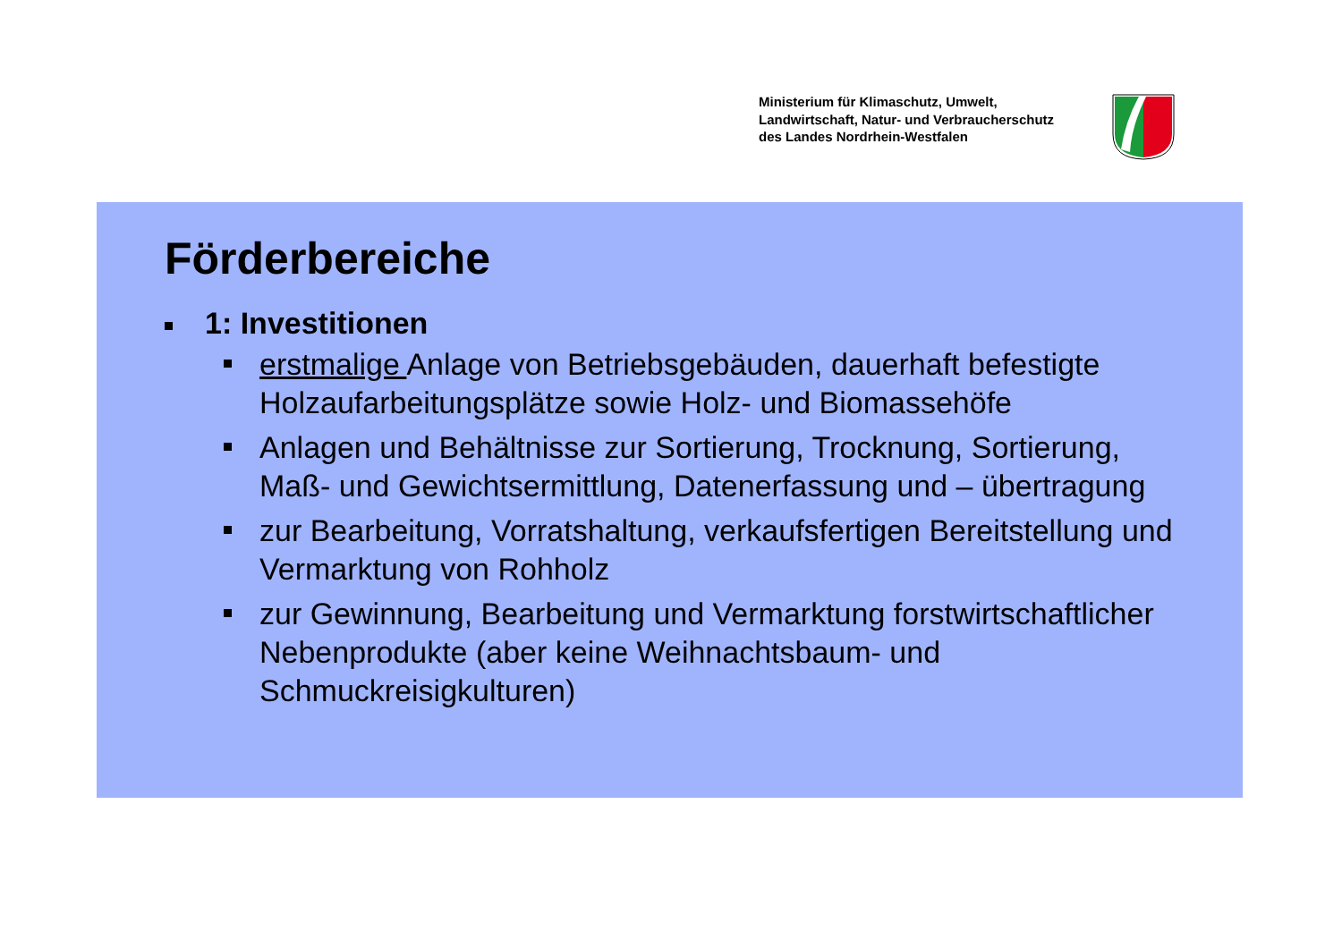Ministerium für Klimaschutz, Umwelt,
Landwirtschaft, Natur- und Verbraucherschutz
des Landes Nordrhein-Westfalen
Förderbereiche
1: Investitionen
erstmalige Anlage von Betriebsgebäuden, dauerhaft befestigte Holzaufarbeitungsplätze sowie Holz- und Biomassehöfe
Anlagen und Behältnisse zur Sortierung, Trocknung, Sortierung, Maß- und Gewichtsermittlung, Datenerfassung und – übertragung
zur Bearbeitung, Vorratshaltung, verkaufsfertigen Bereitstellung und Vermarktung von Rohholz
zur Gewinnung, Bearbeitung und Vermarktung forstwirtschaftlicher Nebenprodukte (aber keine Weihnachtsbaum- und Schmuckreisigkulturen)